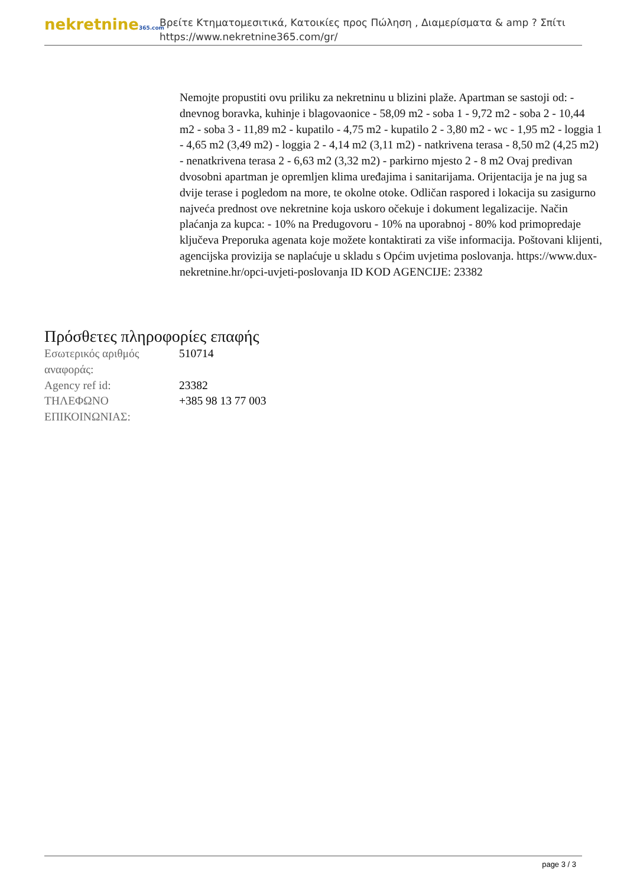nekretnine365.com
Βρείτε Κτηματομεσιτικά, Κατοικίες προς Πώληση , Διαμερίσματα & amp ? Σπίτι
https://www.nekretnine365.com/gr/
Nemojte propustiti ovu priliku za nekretninu u blizini plaže. Apartman se sastoji od: - dnevnog boravka, kuhinje i blagovaonice - 58,09 m2 - soba 1 - 9,72 m2 - soba 2 - 10,44 m2 - soba 3 - 11,89 m2 - kupatilo - 4,75 m2 - kupatilo 2 - 3,80 m2 - wc - 1,95 m2 - loggia 1 - 4,65 m2 (3,49 m2) - loggia 2 - 4,14 m2 (3,11 m2) - natkrivena terasa - 8,50 m2 (4,25 m2) - nenatkrivena terasa 2 - 6,63 m2 (3,32 m2) - parkirno mjesto 2 - 8 m2 Ovaj predivan dvosobni apartman je opremljen klima uređajima i sanitarijama. Orijentacija je na jug sa dvije terase i pogledom na more, te okolne otoke. Odličan raspored i lokacija su zasigurno najveća prednost ove nekretnine koja uskoro očekuje i dokument legalizacije. Način plaćanja za kupca: - 10% na Predugovoru - 10% na uporabnoj - 80% kod primopredaje ključeva Preporuka agenata koje možete kontaktirati za više informacija. Poštovani klijenti, agencijska provizija se naplaćuje u skladu s Općim uvjetima poslovanja. https://www.dux-nekretnine.hr/opci-uvjeti-poslovanja ID KOD AGENCIJE: 23382
Πρόσθετες πληροφορίες επαφής
| Εσωτερικός αριθμός αναφοράς: | 510714 |
| Agency ref id: | 23382 |
| ΤΗΛΕΦΩΝΟ ΕΠΙΚΟΙΝΩΝΙΑΣ: | +385 98 13 77 003 |
page 3 / 3